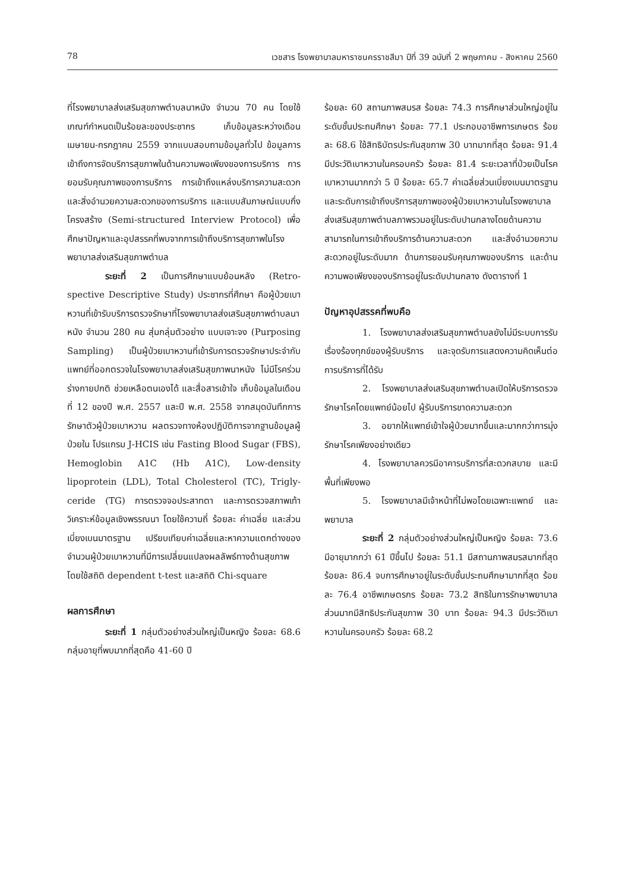78 เวชสาร โรงพยาบาลมหาราชนครราชสีมา ปีที่ 39 ฉบับที่ 2 พฤษภาคม - สิงหาคม 2560
ที่โรงพยาบาลส่งเสริมสุขภาพตำบลนาหนัง จำนวน 70 คน โดยใช้เกณฑ์กำหนดเป็นร้อยละของประชากร เก็บข้อมูลระหว่างเดือนเมษายน-กรกฎาคม 2559 จากแบบสอบถามข้อมูลทั่วไป ข้อมูลการเข้าถึงการจัดบริการสุขภาพในด้านความพอเพียงของการบริการ การยอมรับคุณภาพของการบริการ การเข้าถึงแหล่งบริการความสะดวก และสิ่งอำนวยความสะดวกของการบริการ และแบบสัมภาษณ์แบบกึ่งโครงสร้าง (Semi-structured Interview Protocol) เพื่อศึกษาปัญหาและอุปสรรคที่พบจากการเข้าถึงบริการสุขภาพในโรงพยาบาลส่งเสริมสุขภาพตำบล
ระยะที่ 2 เป็นการศึกษาแบบย้อนหลัง (Retro-spective Descriptive Study) ประชากรที่ศึกษา คือผู้ป่วยเบาหวานที่เข้ารับบริการตรวจรักษาที่โรงพยาบาลส่งเสริมสุขภาพตำบลนาหนัง จำนวน 280 คน สุ่มกลุ่มตัวอย่าง แบบเจาะจง (Purposing Sampling) เป็นผู้ป่วยเบาหวานที่เข้ารับการตรวจรักษาประจำกับแพทย์ที่ออกตรวจในโรงพยาบาลส่งเสริมสุขภาพนาหนัง ไม่มีโรคร่วม ร่างกายปกติ ช่วยเหลือตนเองได้ และสื่อสารเข้าใจ เก็บข้อมูลในเดือนที่ 12 ของปี พ.ศ. 2557 และปี พ.ศ. 2558 จากสมุดบันทึกการรักษาตัวผู้ป่วยเบาหวาน ผลตรวจทางห้องปฏิบัติการจากฐานข้อมูลผู้ป่วยใน โปรแกรม J-HCIS เช่น Fasting Blood Sugar (FBS), Hemoglobin A1C (Hb A1C), Low-density lipoprotein (LDL), Total Cholesterol (TC), Trigly-ceride (TG) การตรวจจอประสาทตา และการตรวจสภาพเท้า วิเคราะห์ข้อมูลเชิงพรรณนา โดยใช้ความถี่ ร้อยละ ค่าเฉลี่ย และส่วนเบี่ยงเบนมาตรฐาน เปรียบเทียบค่าเฉลี่ยและหาความแตกต่างของจำนวนผู้ป่วยเบาหวานที่มีการเปลี่ยนแปลงผลลัพธ์ทางด้านสุขภาพ โดยใช้สถิติ dependent t-test และสถิติ Chi-square
ผลการศึกษา
ระยะที่ 1 กลุ่มตัวอย่างส่วนใหญ่เป็นหญิง ร้อยละ 68.6 กลุ่มอายุที่พบมากที่สุดคือ 41-60 ปี
ร้อยละ 60 สถานภาพสมรส ร้อยละ 74.3 การศึกษาส่วนใหญ่อยู่ในระดับชั้นประถมศึกษา ร้อยละ 77.1 ประกอบอาชีพการเกษตร ร้อยละ 68.6 ใช้สิทธิบัตรประกันสุขภาพ 30 บาทมากที่สุด ร้อยละ 91.4 มีประวัติเบาหวานในครอบครัว ร้อยละ 81.4 ระยะเวลาที่ป่วยเป็นโรคเบาหวานมากกว่า 5 ปี ร้อยละ 65.7 ค่าเฉลี่ยส่วนเบี่ยงเบนมาตรฐานและระดับการเข้าถึงบริการสุขภาพของผู้ป่วยเบาหวานในโรงพยาบาลส่งเสริมสุขภาพตำบลภาพรวมอยู่ในระดับปานกลางโดยด้านความสามารถในการเข้าถึงบริการด้านความสะดวก และสิ่งอำนวยความสะดวกอยู่ในระดับมาก ด้านการยอมรับคุณภาพของบริการ และด้านความพอเพียงของบริการอยู่ในระดับปานกลาง ดังตารางที่ 1
ปัญหาอุปสรรคที่พบคือ
1. โรงพยาบาลส่งเสริมสุขภาพตำบลยังไม่มีระบบการรับเรื่องร้องทุกข์ของผู้รับบริการ และจุดรับการแสดงความคิดเห็นต่อการบริการที่ได้รับ
2. โรงพยาบาลส่งเสริมสุขภาพตำบลเปิดให้บริการตรวจรักษาโรคโดยแพทย์น้อยไป ผู้รับบริการขาดความสะดวก
3. อยากให้แพทย์เข้าใจผู้ป่วยมากขึ้นและมากกว่าการมุ่งรักษาโรคเพียงอย่างเดียว
4. โรงพยาบาลควรมีอาคารบริการที่สะดวกสบาย และมีพื้นที่เพียงพอ
5. โรงพยาบาลมีเจ้าหน้าที่ไม่พอโดยเฉพาะแพทย์ และพยาบาล
ระยะที่ 2 กลุ่มตัวอย่างส่วนใหญ่เป็นหญิง ร้อยละ 73.6 มีอายุมากกว่า 61 ปีขึ้นไป ร้อยละ 51.1 มีสถานภาพสมรสมากที่สุด ร้อยละ 86.4 จบการศึกษาอยู่ในระดับชั้นประถมศึกษามากที่สุด ร้อยละ 76.4 อาชีพเกษตรกร ร้อยละ 73.2 สิทธิในการรักษาพยาบาลส่วนมากมีสิทธิประกันสุขภาพ 30 บาท ร้อยละ 94.3 มีประวัติเบาหวานในครอบครัว ร้อยละ 68.2